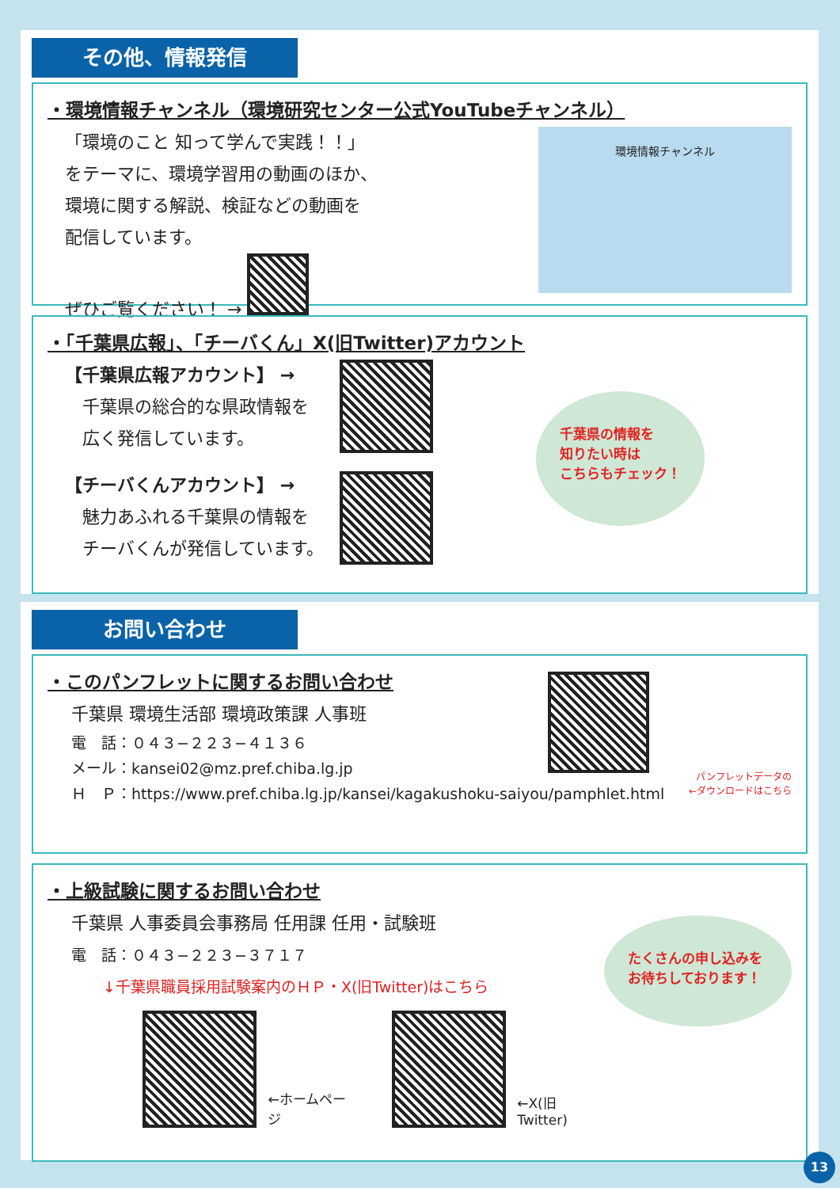その他、情報発信
・環境情報チャンネル（環境研究センター公式YouTubeチャンネル）
「環境のこと 知って学んで実践！！」
をテーマに、環境学習用の動画のほか、
環境に関する解説、検証などの動画を
配信しています。
ぜひご覧ください！ →
環境情報チャンネル
・「千葉県広報」、「チーバくん」X(旧Twitter)アカウント
【千葉県広報アカウント】 →
　千葉県の総合的な県政情報を
　広く発信しています。
【チーバくんアカウント】 →
　魅力あふれる千葉県の情報を
　チーバくんが発信しています。
千葉県の情報を
知りたい時は
こちらもチェック！
お問い合わせ
・このパンフレットに関するお問い合わせ
千葉県 環境生活部 環境政策課 人事班
電　話：０４３−２２３−４１３６
メール：kansei02@mz.pref.chiba.lg.jp
Ｈ　Ｐ：https://www.pref.chiba.lg.jp/kansei/kagakushoku-saiyou/pamphlet.html
パンフレットデータの
←ダウンロードはこちら
・上級試験に関するお問い合わせ
千葉県 人事委員会事務局 任用課 任用・試験班
電　話：０４３−２２３−３７１７
↓千葉県職員採用試験案内のＨＰ・X(旧Twitter)はこちら
←ホームページ ←X(旧Twitter)
たくさんの申し込みを
お待ちしております！
13